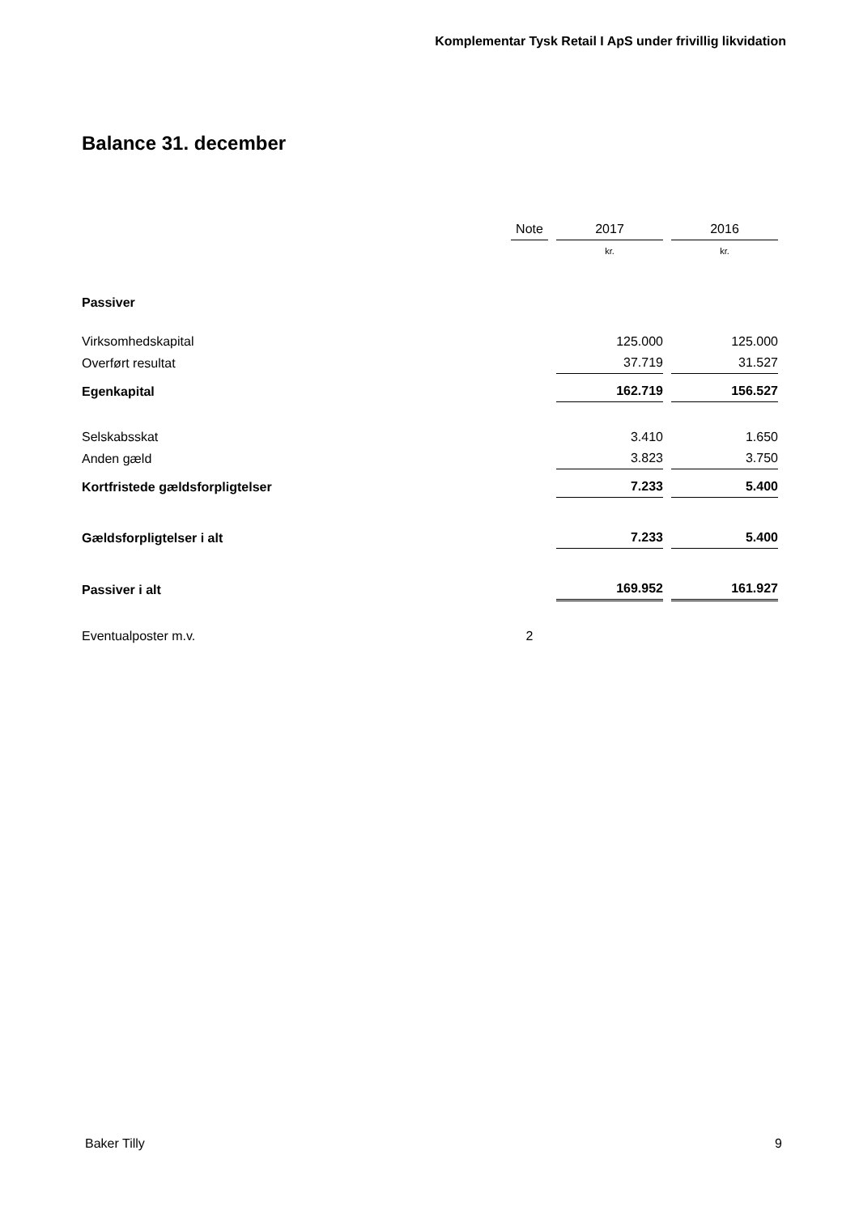Komplementar Tysk Retail I ApS under frivillig likvidation
Balance 31. december
| | Note | 2017 | 2016 |
| | | kr. | kr. |
| Passiver | | | |
| Virksomhedskapital | | 125.000 | 125.000 |
| Overført resultat | | 37.719 | 31.527 |
| Egenkapital | | 162.719 | 156.527 |
| Selskabsskat | | 3.410 | 1.650 |
| Anden gæld | | 3.823 | 3.750 |
| Kortfristede gældsforpligtelser | | 7.233 | 5.400 |
| Gældsforpligtelser i alt | | 7.233 | 5.400 |
| Passiver i alt | | 169.952 | 161.927 |
| Eventualposter m.v. | 2 | | |
Baker Tilly 9